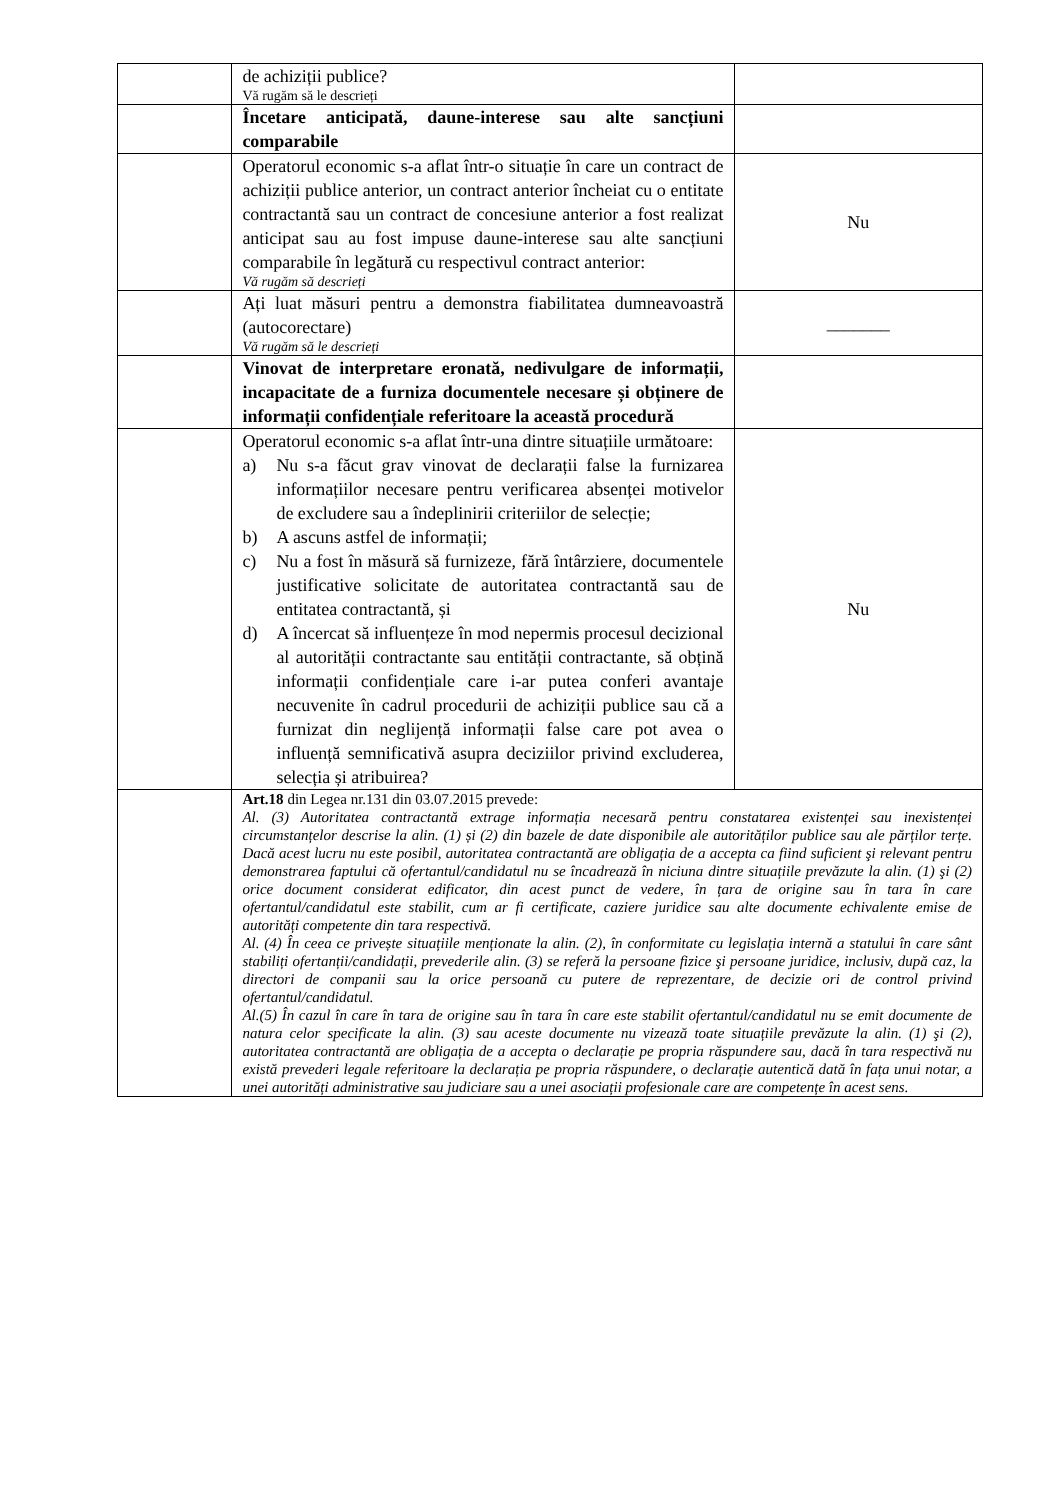| | de achiziții publice? Vă rugăm să le descrieți | |
| | Încetare anticipată, daune-interese sau alte sancțiuni comparabile | |
| | Operatorul economic s-a aflat într-o situație în care un contract de achiziții publice anterior, un contract anterior încheiat cu o entitate contractantă sau un contract de concesiune anterior a fost realizat anticipat sau au fost impuse daune-interese sau alte sancțiuni comparabile în legătură cu respectivul contract anterior: Vă rugăm să descrieți | Nu |
| | Ați luat măsuri pentru a demonstra fiabilitatea dumneavoastră (autocorectare) Vă rugăm să le descrieți | _______ |
| | Vinovat de interpretare eronată, nedivulgare de informații, incapacitate de a furniza documentele necesare și obținere de informații confidențiale referitoare la această procedură | |
| | Operatorul economic s-a aflat într-una dintre situațiile următoare: a) Nu s-a făcut grav vinovat de declarații false la furnizarea informațiilor necesare pentru verificarea absenței motivelor de excludere sau a îndeplinirii criteriilor de selecție; b) A ascuns astfel de informații; c) Nu a fost în măsură să furnizeze, fără întârziere, documentele justificative solicitate de autoritatea contractantă sau de entitatea contractantă, și d) A încercat să influențeze în mod nepermis procesul decizional al autorității contractante sau entității contractante, să obțină informații confidențiale care i-ar putea conferi avantaje necuvenite în cadrul procedurii de achiziții publice sau că a furnizat din neglijență informații false care pot avea o influență semnificativă asupra deciziilor privind excluderea, selecția și atribuirea? | Nu |
| | Art.18 din Legea nr.131 din 03.07.2015 prevede: Al. (3) Autoritatea contractantă extrage informația necesară pentru constatarea existenței sau inexistenței circumstanțelor descrise la alin. (1) și (2) din bazele de date disponibile ale autorităților publice sau ale părților terțe. Dacă acest lucru nu este posibil, autoritatea contractantă are obligația de a accepta ca fiind suficient şi relevant pentru demonstrarea faptului că ofertantul/candidatul nu se încadrează în niciuna dintre situațiile prevăzute la alin. (1) şi (2) orice document considerat edificator, din acest punct de vedere, în țara de origine sau în tara în care ofertantul/candidatul este stabilit, cum ar fi certificate, caziere juridice sau alte documente echivalente emise de autorități competente din tara respectivă. Al. (4) În ceea ce privește situațiile menționate la alin. (2), în conformitate cu legislația internă a statului în care sânt stabiliți ofertanții/candidații, prevederile alin. (3) se referă la persoane fizice şi persoane juridice, inclusiv, după caz, la directori de companii sau la orice persoană cu putere de reprezentare, de decizie ori de control privind ofertantul/candidatul. Al.(5) În cazul în care în tara de origine sau în tara în care este stabilit ofertantul/candidatul nu se emit documente de natura celor specificate la alin. (3) sau aceste documente nu vizează toate situațiile prevăzute la alin. (1) şi (2), autoritatea contractantă are obligația de a accepta o declarație pe propria răspundere sau, dacă în tara respectivă nu există prevederi legale referitoare la declarația pe propria răspundere, o declarație autentică dată în fața unui notar, a unei autorități administrative sau judiciare sau a unei asociații profesionale care are competențe în acest sens. | |